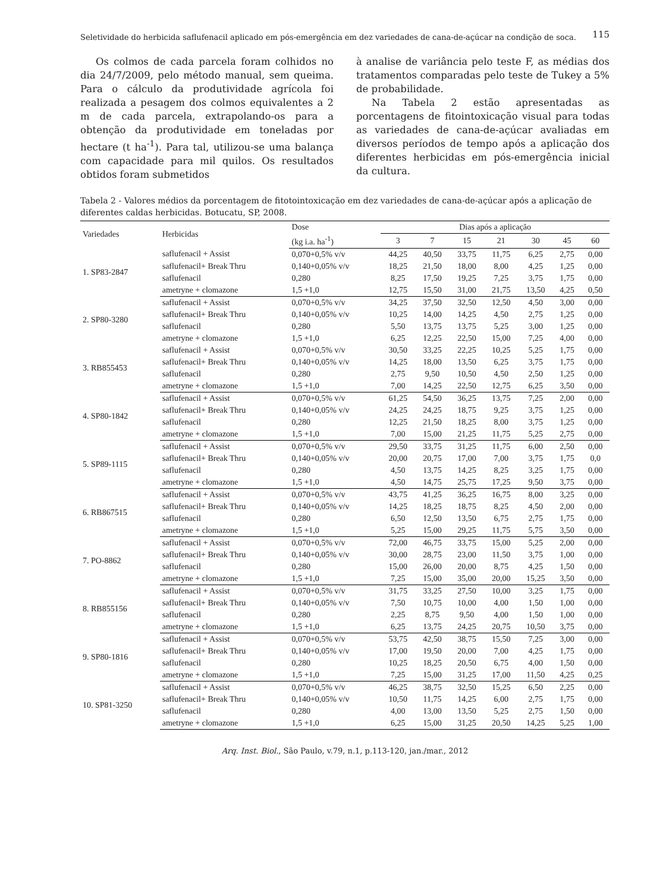Seletividade do herbicida saflufenacil aplicado em pós-emergência em dez variedades de cana-de-açúcar na condição de soca. 115
Os colmos de cada parcela foram colhidos no dia 24/7/2009, pelo método manual, sem queima. Para o cálculo da produtividade agrícola foi realizada a pesagem dos colmos equivalentes a 2 m de cada parcela, extrapolando-os para a obtenção da produtividade em toneladas por hectare (t ha<sup>-1</sup>). Para tal, utilizou-se uma balança com capacidade para mil quilos. Os resultados obtidos foram submetidos
à analise de variância pelo teste F, as médias dos tratamentos comparadas pelo teste de Tukey a 5% de probabilidade.
Na Tabela 2 estão apresentadas as porcentagens de fitointoxicação visual para todas as variedades de cana-de-açúcar avaliadas em diversos períodos de tempo após a aplicação dos diferentes herbicidas em pós-emergência inicial da cultura.
Tabela 2 - Valores médios da porcentagem de fitotointoxicação em dez variedades de cana-de-açúcar após a aplicação de diferentes caldas herbicidas. Botucatu, SP, 2008.
| Variedades | Herbicidas | Dose | Dias após a aplicação | | | | | | |
| --- | --- | --- | --- | --- | --- | --- | --- | --- | --- |
| | | (kg i.a. ha<sup>-1</sup>) | 3 | 7 | 15 | 21 | 30 | 45 | 60 |
| 1. SP83-2847 | saflufenacil + Assist | 0,070+0,5% v/v | 44,25 | 40,50 | 33,75 | 11,75 | 6,25 | 2,75 | 0,00 |
| | saflufenacil+ Break Thru | 0,140+0,05% v/v | 18,25 | 21,50 | 18,00 | 8,00 | 4,25 | 1,25 | 0,00 |
| | saflufenacil | 0,280 | 8,25 | 17,50 | 19,25 | 7,25 | 3,75 | 1,75 | 0,00 |
| | ametryne + clomazone | 1,5 +1,0 | 12,75 | 15,50 | 31,00 | 21,75 | 13,50 | 4,25 | 0,50 |
| 2. SP80-3280 | saflufenacil + Assist | 0,070+0,5% v/v | 34,25 | 37,50 | 32,50 | 12,50 | 4,50 | 3,00 | 0,00 |
| | saflufenacil+ Break Thru | 0,140+0,05% v/v | 10,25 | 14,00 | 14,25 | 4,50 | 2,75 | 1,25 | 0,00 |
| | saflufenacil | 0,280 | 5,50 | 13,75 | 13,75 | 5,25 | 3,00 | 1,25 | 0,00 |
| | ametryne + clomazone | 1,5 +1,0 | 6,25 | 12,25 | 22,50 | 15,00 | 7,25 | 4,00 | 0,00 |
| 3. RB855453 | saflufenacil + Assist | 0,070+0,5% v/v | 30,50 | 33,25 | 22,25 | 10,25 | 5,25 | 1,75 | 0,00 |
| | saflufenacil+ Break Thru | 0,140+0,05% v/v | 14,25 | 18,00 | 13,50 | 6,25 | 3,75 | 1,75 | 0,00 |
| | saflufenacil | 0,280 | 2,75 | 9,50 | 10,50 | 4,50 | 2,50 | 1,25 | 0,00 |
| | ametryne + clomazone | 1,5 +1,0 | 7,00 | 14,25 | 22,50 | 12,75 | 6,25 | 3,50 | 0,00 |
| 4. SP80-1842 | saflufenacil + Assist | 0,070+0,5% v/v | 61,25 | 54,50 | 36,25 | 13,75 | 7,25 | 2,00 | 0,00 |
| | saflufenacil+ Break Thru | 0,140+0,05% v/v | 24,25 | 24,25 | 18,75 | 9,25 | 3,75 | 1,25 | 0,00 |
| | saflufenacil | 0,280 | 12,25 | 21,50 | 18,25 | 8,00 | 3,75 | 1,25 | 0,00 |
| | ametryne + clomazone | 1,5 +1,0 | 7,00 | 15,00 | 21,25 | 11,75 | 5,25 | 2,75 | 0,00 |
| 5. SP89-1115 | saflufenacil + Assist | 0,070+0,5% v/v | 29,50 | 33,75 | 31,25 | 11,75 | 6,00 | 2,50 | 0,00 |
| | saflufenacil+ Break Thru | 0,140+0,05% v/v | 20,00 | 20,75 | 17,00 | 7,00 | 3,75 | 1,75 | 0,0 |
| | saflufenacil | 0,280 | 4,50 | 13,75 | 14,25 | 8,25 | 3,25 | 1,75 | 0,00 |
| | ametryne + clomazone | 1,5 +1,0 | 4,50 | 14,75 | 25,75 | 17,25 | 9,50 | 3,75 | 0,00 |
| 6. RB867515 | saflufenacil + Assist | 0,070+0,5% v/v | 43,75 | 41,25 | 36,25 | 16,75 | 8,00 | 3,25 | 0,00 |
| | saflufenacil+ Break Thru | 0,140+0,05% v/v | 14,25 | 18,25 | 18,75 | 8,25 | 4,50 | 2,00 | 0,00 |
| | saflufenacil | 0,280 | 6,50 | 12,50 | 13,50 | 6,75 | 2,75 | 1,75 | 0,00 |
| | ametryne + clomazone | 1,5 +1,0 | 5,25 | 15,00 | 29,25 | 11,75 | 5,75 | 3,50 | 0,00 |
| 7. PO-8862 | saflufenacil + Assist | 0,070+0,5% v/v | 72,00 | 46,75 | 33,75 | 15,00 | 5,25 | 2,00 | 0,00 |
| | saflufenacil+ Break Thru | 0,140+0,05% v/v | 30,00 | 28,75 | 23,00 | 11,50 | 3,75 | 1,00 | 0,00 |
| | saflufenacil | 0,280 | 15,00 | 26,00 | 20,00 | 8,75 | 4,25 | 1,50 | 0,00 |
| | ametryne + clomazone | 1,5 +1,0 | 7,25 | 15,00 | 35,00 | 20,00 | 15,25 | 3,50 | 0,00 |
| 8. RB855156 | saflufenacil + Assist | 0,070+0,5% v/v | 31,75 | 33,25 | 27,50 | 10,00 | 3,25 | 1,75 | 0,00 |
| | saflufenacil+ Break Thru | 0,140+0,05% v/v | 7,50 | 10,75 | 10,00 | 4,00 | 1,50 | 1,00 | 0,00 |
| | saflufenacil | 0,280 | 2,25 | 8,75 | 9,50 | 4,00 | 1,50 | 1,00 | 0,00 |
| | ametryne + clomazone | 1,5 +1,0 | 6,25 | 13,75 | 24,25 | 20,75 | 10,50 | 3,75 | 0,00 |
| 9. SP80-1816 | saflufenacil + Assist | 0,070+0,5% v/v | 53,75 | 42,50 | 38,75 | 15,50 | 7,25 | 3,00 | 0,00 |
| | saflufenacil+ Break Thru | 0,140+0,05% v/v | 17,00 | 19,50 | 20,00 | 7,00 | 4,25 | 1,75 | 0,00 |
| | saflufenacil | 0,280 | 10,25 | 18,25 | 20,50 | 6,75 | 4,00 | 1,50 | 0,00 |
| | ametryne + clomazone | 1,5 +1,0 | 7,25 | 15,00 | 31,25 | 17,00 | 11,50 | 4,25 | 0,25 |
| 10. SP81-3250 | saflufenacil + Assist | 0,070+0,5% v/v | 46,25 | 38,75 | 32,50 | 15,25 | 6,50 | 2,25 | 0,00 |
| | saflufenacil+ Break Thru | 0,140+0,05% v/v | 10,50 | 11,75 | 14,25 | 6,00 | 2,75 | 1,75 | 0,00 |
| | saflufenacil | 0,280 | 4,00 | 13,00 | 13,50 | 5,25 | 2,75 | 1,50 | 0,00 |
| | ametryne + clomazone | 1,5 +1,0 | 6,25 | 15,00 | 31,25 | 20,50 | 14,25 | 5,25 | 1,00 |
Arq. Inst. Biol., São Paulo, v.79, n.1, p.113-120, jan./mar., 2012